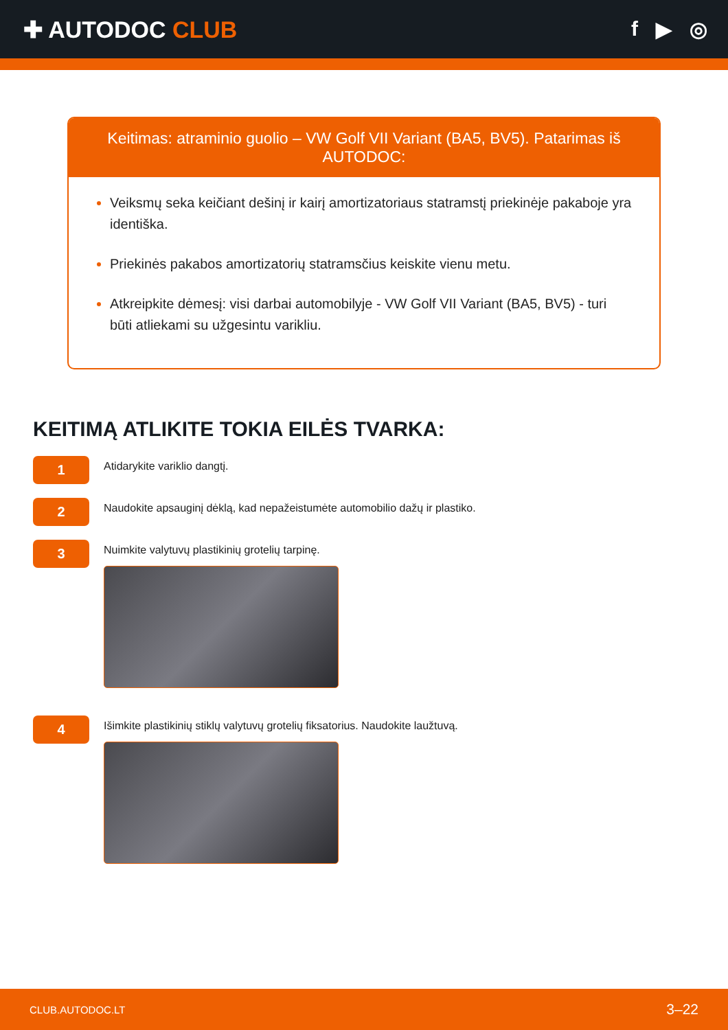✚ AUTODOC CLUB f ▶ ◎
Keitimas: atraminio guolio – VW Golf VII Variant (BA5, BV5). Patarimas iš AUTODOC:
Veiksmų seka keičiant dešinį ir kairį amortizatoriaus statramstį priekinėje pakaboje yra identiška.
Priekinės pakabos amortizatorių statramsčius keiskite vienu metu.
Atkreipkite dėmesį: visi darbai automobilyje - VW Golf VII Variant (BA5, BV5) - turi būti atliekami su užgesintu varikliu.
KEITIMĄ ATLIKITE TOKIA EILĖS TVARKA:
1
Atidarykite variklio dangtį.
2
Naudokite apsauginį dėklą, kad nepažeistumėte automobilio dažų ir plastiko.
3
Nuimkite valytuvų plastikinių grotelių tarpinę.
4
Išimkite plastikinių stiklų valytuvų grotelių fiksatorius. Naudokite laužtuvą.
CLUB.AUTODOC.LT 3–22